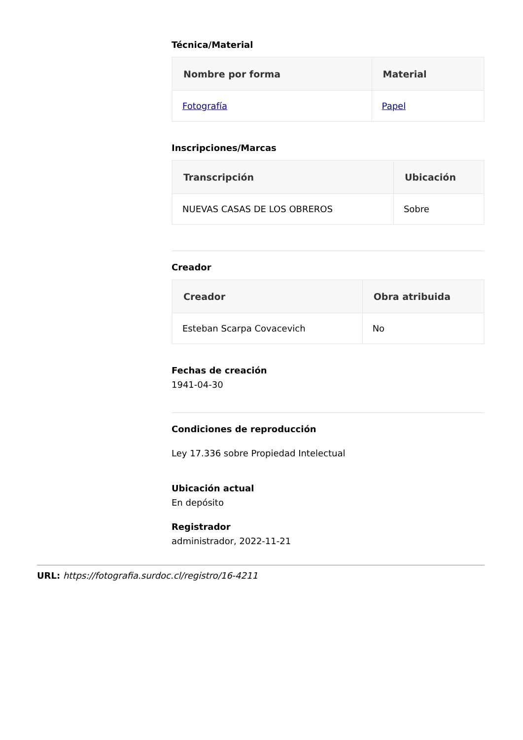Técnica/Material
| Nombre por forma | Material |
| --- | --- |
| Fotografía | Papel |
Inscripciones/Marcas
| Transcripción | Ubicación |
| --- | --- |
| NUEVAS CASAS DE LOS OBREROS | Sobre |
Creador
| Creador | Obra atribuida |
| --- | --- |
| Esteban Scarpa Covacevich | No |
Fechas de creación
1941-04-30
Condiciones de reproducción
Ley 17.336 sobre Propiedad Intelectual
Ubicación actual
En depósito
Registrador
administrador, 2022-11-21
URL: https://fotografia.surdoc.cl/registro/16-4211